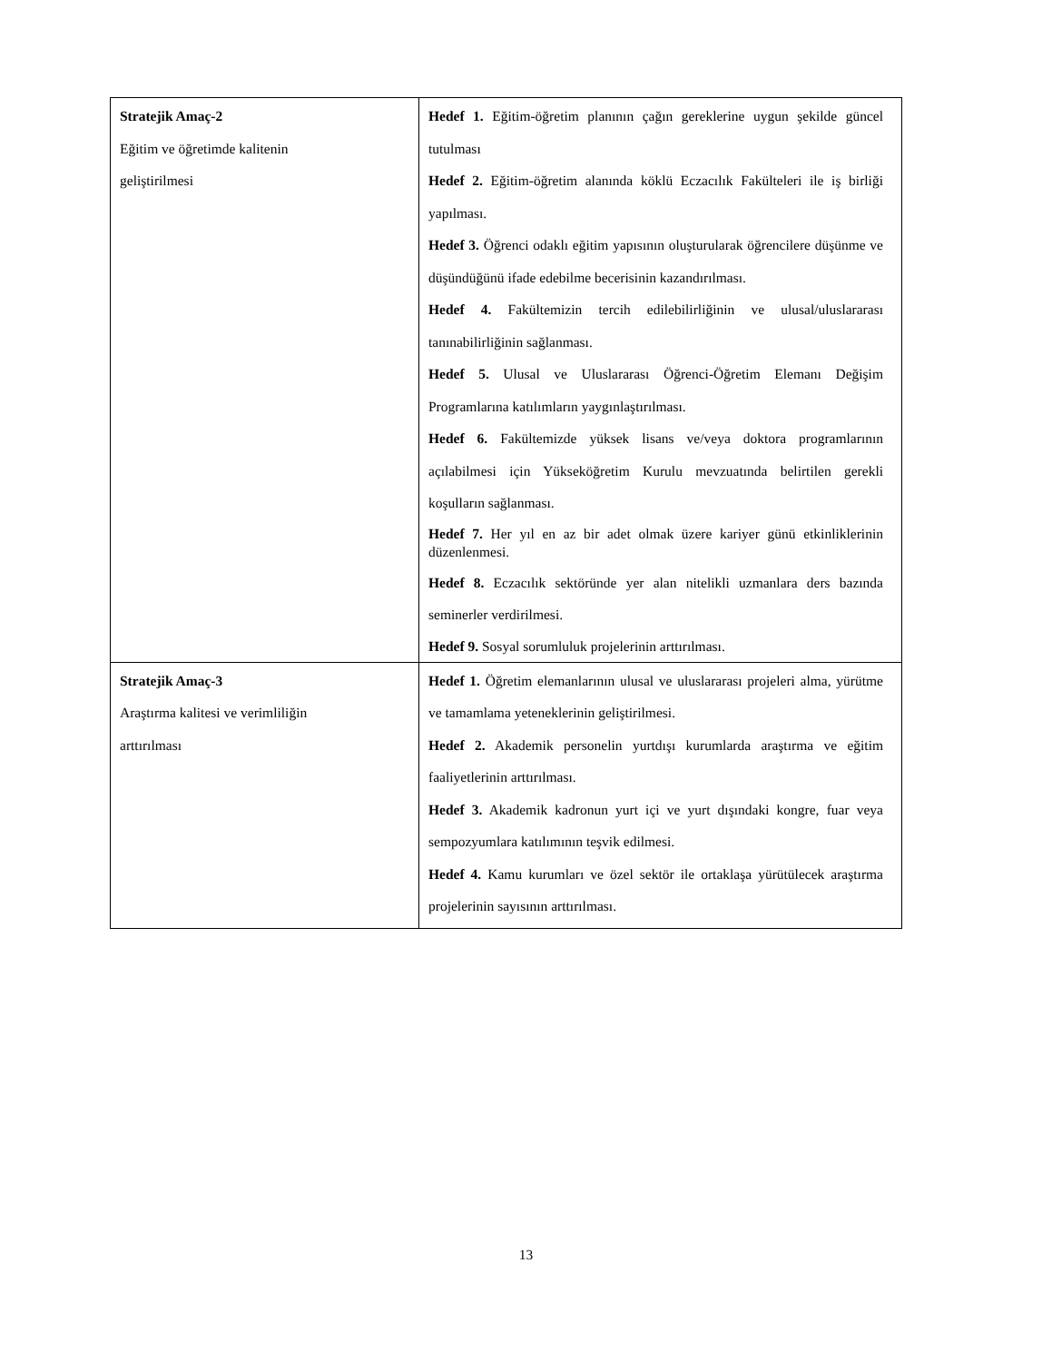| Stratejik Amaç-2 Eğitim ve öğretimde kalitenin geliştirilmesi | Hedef 1. Eğitim-öğretim planının çağın gereklerine uygun şekilde güncel tutulması Hedef 2. Eğitim-öğretim alanında köklü Eczacılık Fakülteleri ile iş birliği yapılması. Hedef 3. Öğrenci odaklı eğitim yapısının oluşturularak öğrencilere düşünme ve düşündüğünü ifade edebilme becerisinin kazandırılması. Hedef 4. Fakültemizin tercih edilebilirliğinin ve ulusal/uluslararası tanınabilirliğinin sağlanması. Hedef 5. Ulusal ve Uluslararası Öğrenci-Öğretim Elemanı Değişim Programlarına katılımların yaygınlaştırılması. Hedef 6. Fakültemizde yüksek lisans ve/veya doktora programlarının açılabilmesi için Yükseköğretim Kurulu mevzuatında belirtilen gerekli koşulların sağlanması. Hedef 7. Her yıl en az bir adet olmak üzere kariyer günü etkinliklerinin düzenlenmesi. Hedef 8. Eczacılık sektöründe yer alan nitelikli uzmanlara ders bazında seminerler verdirilmesi. Hedef 9. Sosyal sorumluluk projelerinin arttırılması. |
| Stratejik Amaç-3 Araştırma kalitesi ve verimliliğin arttırılması | Hedef 1. Öğretim elemanlarının ulusal ve uluslararası projeleri alma, yürütme ve tamamlama yeteneklerinin geliştirilmesi. Hedef 2. Akademik personelin yurtdışı kurumlarda araştırma ve eğitim faaliyetlerinin arttırılması. Hedef 3. Akademik kadronun yurt içi ve yurt dışındaki kongre, fuar veya sempozyumlara katılımının teşvik edilmesi. Hedef 4. Kamu kurumları ve özel sektör ile ortaklaşa yürütülecek araştırma projelerinin sayısının arttırılması. |
13